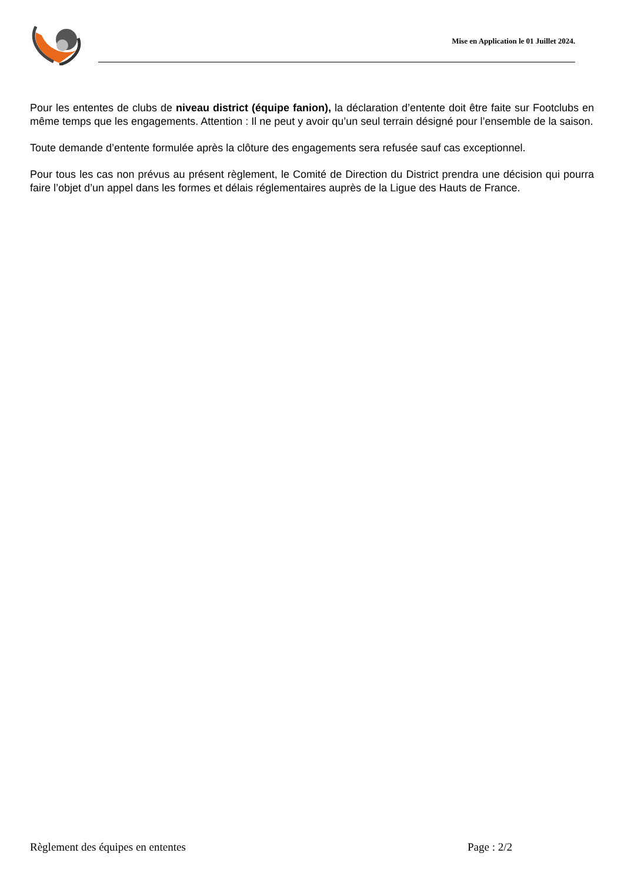Mise en Application le 01 Juillet 2024.
Pour les ententes de clubs de niveau district (équipe fanion), la déclaration d’entente doit être faite sur Footclubs en même temps que les engagements. Attention : Il ne peut y avoir qu’un seul terrain désigné pour l’ensemble de la saison.
Toute demande d’entente formulée après la clôture des engagements sera refusée sauf cas exceptionnel.
Pour tous les cas non prévus au présent règlement, le Comité de Direction du District prendra une décision qui pourra faire l’objet d’un appel dans les formes et délais réglementaires auprès de la Ligue des Hauts de France.
Règlement des équipes en ententes Page : 2/2